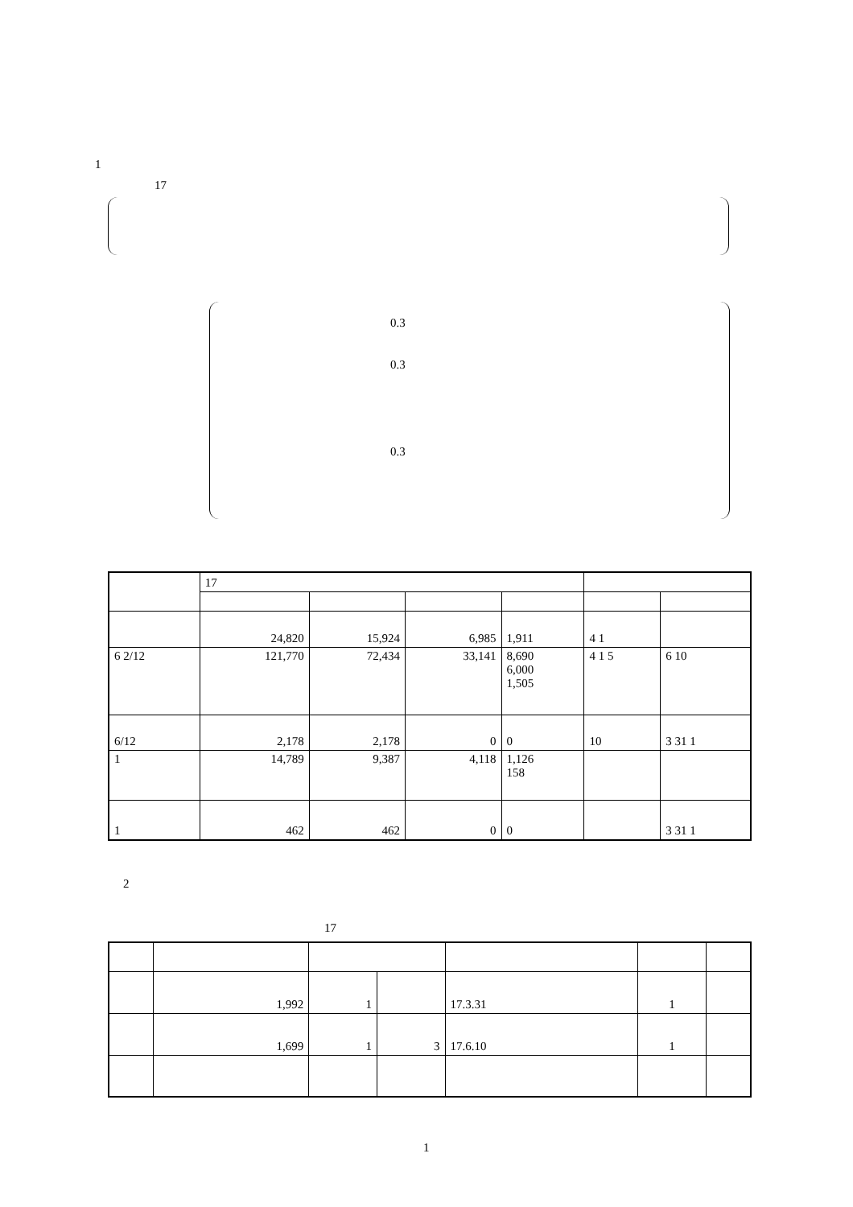1
17
0.3
0.3
0.3
| | 17 | | | | | |
| | 24,820 | 15,924 | 6,985 | 1,911 | 4 1 | |
| 6 2/12 | 121,770 | 72,434 | 33,141 | 8,690 6,000 1,505 | 4 1 5 | 6 10 |
| 6/12 | 2,178 | 2,178 | 0 | 0 | 10 | 3 31 1 |
| 1 | 14,789 | 9,387 | 4,118 | 1,126 158 | | |
| 1 | 462 | 462 | 0 | 0 | | 3 31 1 |
2
17
| | 1,992 | 1 | | 17.3.31 | 1 | |
| | 1,699 | 1 | 3 | 17.6.10 | 1 | |
1